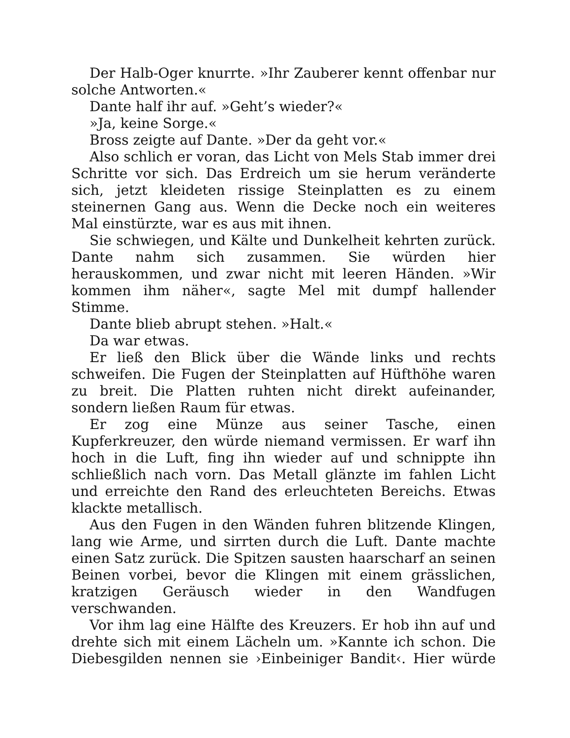Der Halb-Oger knurrte. »Ihr Zauberer kennt offenbar nur solche Antworten.«
Dante half ihr auf. »Geht’s wieder?«
»Ja, keine Sorge.«
Bross zeigte auf Dante. »Der da geht vor.«
Also schlich er voran, das Licht von Mels Stab immer drei Schritte vor sich. Das Erdreich um sie herum veränderte sich, jetzt kleideten rissige Steinplatten es zu einem steinernen Gang aus. Wenn die Decke noch ein weiteres Mal einstürzte, war es aus mit ihnen.
Sie schwiegen, und Kälte und Dunkelheit kehrten zurück. Dante nahm sich zusammen. Sie würden hier herauskommen, und zwar nicht mit leeren Händen. »Wir kommen ihm näher«, sagte Mel mit dumpf hallender Stimme.
Dante blieb abrupt stehen. »Halt.«
Da war etwas.
Er ließ den Blick über die Wände links und rechts schweifen. Die Fugen der Steinplatten auf Hüfthöhe waren zu breit. Die Platten ruhten nicht direkt aufeinander, sondern ließen Raum für etwas.
Er zog eine Münze aus seiner Tasche, einen Kupferkreuzer, den würde niemand vermissen. Er warf ihn hoch in die Luft, fing ihn wieder auf und schnippte ihn schließlich nach vorn. Das Metall glänzte im fahlen Licht und erreichte den Rand des erleuchteten Bereichs. Etwas klackte metallisch.
Aus den Fugen in den Wänden fuhren blitzende Klingen, lang wie Arme, und sirrten durch die Luft. Dante machte einen Satz zurück. Die Spitzen sausten haarscharf an seinen Beinen vorbei, bevor die Klingen mit einem grässlichen, kratzigen Geräusch wieder in den Wandfugen verschwanden.
Vor ihm lag eine Hälfte des Kreuzers. Er hob ihn auf und drehte sich mit einem Lächeln um. »Kannte ich schon. Die Diebesgilden nennen sie ›Einbeiniger Bandit‹. Hier würde